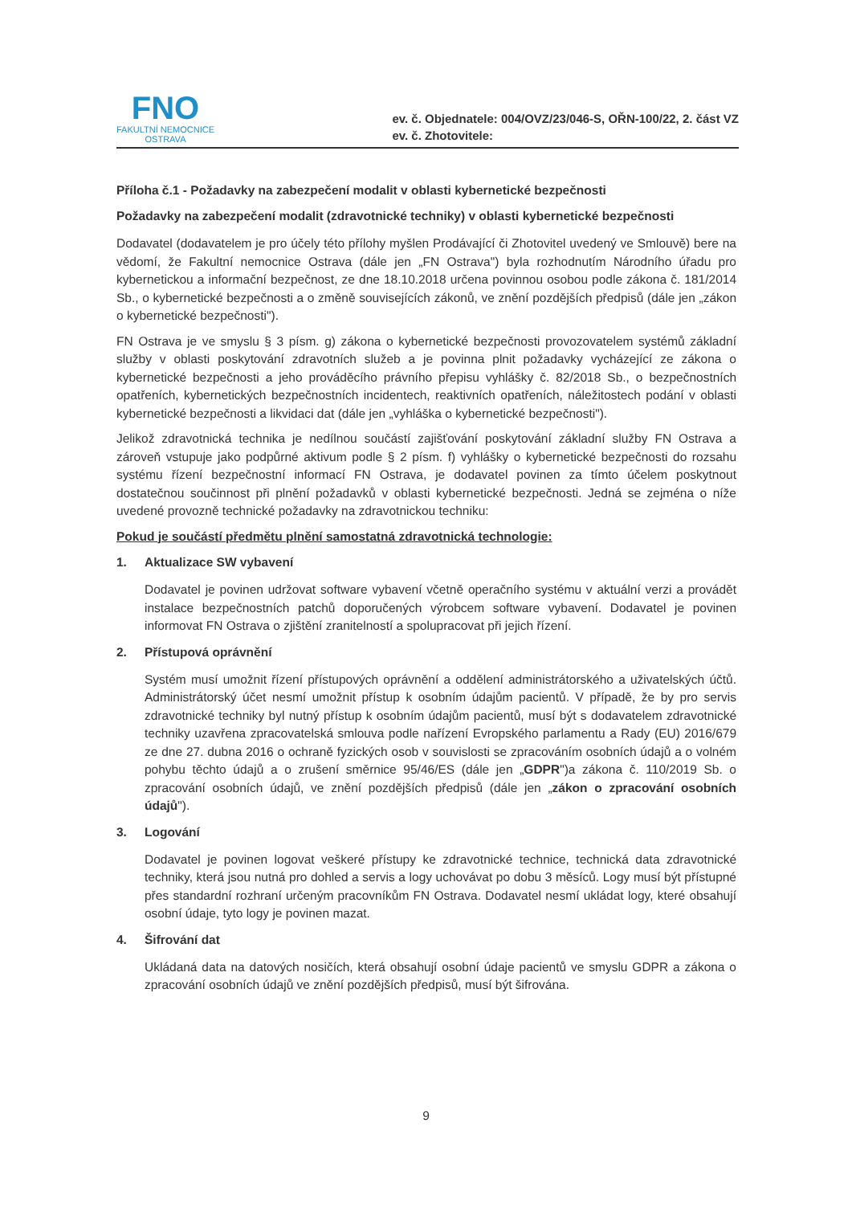FNO
FAKULTNÍ NEMOCNICE
OSTRAVA
ev. č. Objednatele: 004/OVZ/23/046-S, OŘN-100/22, 2. část VZ
ev. č. Zhotovitele:
Příloha č.1 - Požadavky na zabezpečení modalit v oblasti kybernetické bezpečnosti
Požadavky na zabezpečení modalit (zdravotnické techniky) v oblasti kybernetické bezpečnosti
Dodavatel (dodavatelem je pro účely této přílohy myšlen Prodávající či Zhotovitel uvedený ve Smlouvě) bere na vědomí, že Fakultní nemocnice Ostrava (dále jen „FN Ostrava") byla rozhodnutím Národního úřadu pro kybernetickou a informační bezpečnost, ze dne 18.10.2018 určena povinnou osobou podle zákona č. 181/2014 Sb., o kybernetické bezpečnosti a o změně souvisejících zákonů, ve znění pozdějších předpisů (dále jen „zákon o kybernetické bezpečnosti").
FN Ostrava je ve smyslu § 3 písm. g) zákona o kybernetické bezpečnosti provozovatelem systémů základní služby v oblasti poskytování zdravotních služeb a je povinna plnit požadavky vycházející ze zákona o kybernetické bezpečnosti a jeho prováděcího právního přepisu vyhlášky č. 82/2018 Sb., o bezpečnostních opatřeních, kybernetických bezpečnostních incidentech, reaktivních opatřeních, náležitostech podání v oblasti kybernetické bezpečnosti a likvidaci dat (dále jen „vyhláška o kybernetické bezpečnosti").
Jelikož zdravotnická technika je nedílnou součástí zajišťování poskytování základní služby FN Ostrava a zároveň vstupuje jako podpůrné aktivum podle § 2 písm. f) vyhlášky o kybernetické bezpečnosti do rozsahu systému řízení bezpečnostní informací FN Ostrava, je dodavatel povinen za tímto účelem poskytnout dostatečnou součinnost při plnění požadavků v oblasti kybernetické bezpečnosti. Jedná se zejména o níže uvedené provozně technické požadavky na zdravotnickou techniku:
Pokud je součástí předmětu plnění samostatná zdravotnická technologie:
1. Aktualizace SW vybavení
Dodavatel je povinen udržovat software vybavení včetně operačního systému v aktuální verzi a provádět instalace bezpečnostních patchů doporučených výrobcem software vybavení. Dodavatel je povinen informovat FN Ostrava o zjištění zranitelností a spolupracovat při jejich řízení.
2. Přístupová oprávnění
Systém musí umožnit řízení přístupových oprávnění a oddělení administrátorského a uživatelských účtů. Administrátorský účet nesmí umožnit přístup k osobním údajům pacientů. V případě, že by pro servis zdravotnické techniky byl nutný přístup k osobním údajům pacientů, musí být s dodavatelem zdravotnické techniky uzavřena zpracovatelská smlouva podle nařízení Evropského parlamentu a Rady (EU) 2016/679 ze dne 27. dubna 2016 o ochraně fyzických osob v souvislosti se zpracováním osobních údajů a o volném pohybu těchto údajů a o zrušení směrnice 95/46/ES (dále jen „GDPR")a zákona č. 110/2019 Sb. o zpracování osobních údajů, ve znění pozdějších předpisů (dále jen „zákon o zpracování osobních údajů").
3. Logování
Dodavatel je povinen logovat veškeré přístupy ke zdravotnické technice, technická data zdravotnické techniky, která jsou nutná pro dohled a servis a logy uchovávat po dobu 3 měsíců. Logy musí být přístupné přes standardní rozhraní určeným pracovníkům FN Ostrava. Dodavatel nesmí ukládat logy, které obsahují osobní údaje, tyto logy je povinen mazat.
4. Šifrování dat
Ukládaná data na datových nosičích, která obsahují osobní údaje pacientů ve smyslu GDPR a zákona o zpracování osobních údajů ve znění pozdějších předpisů, musí být šifrována.
9